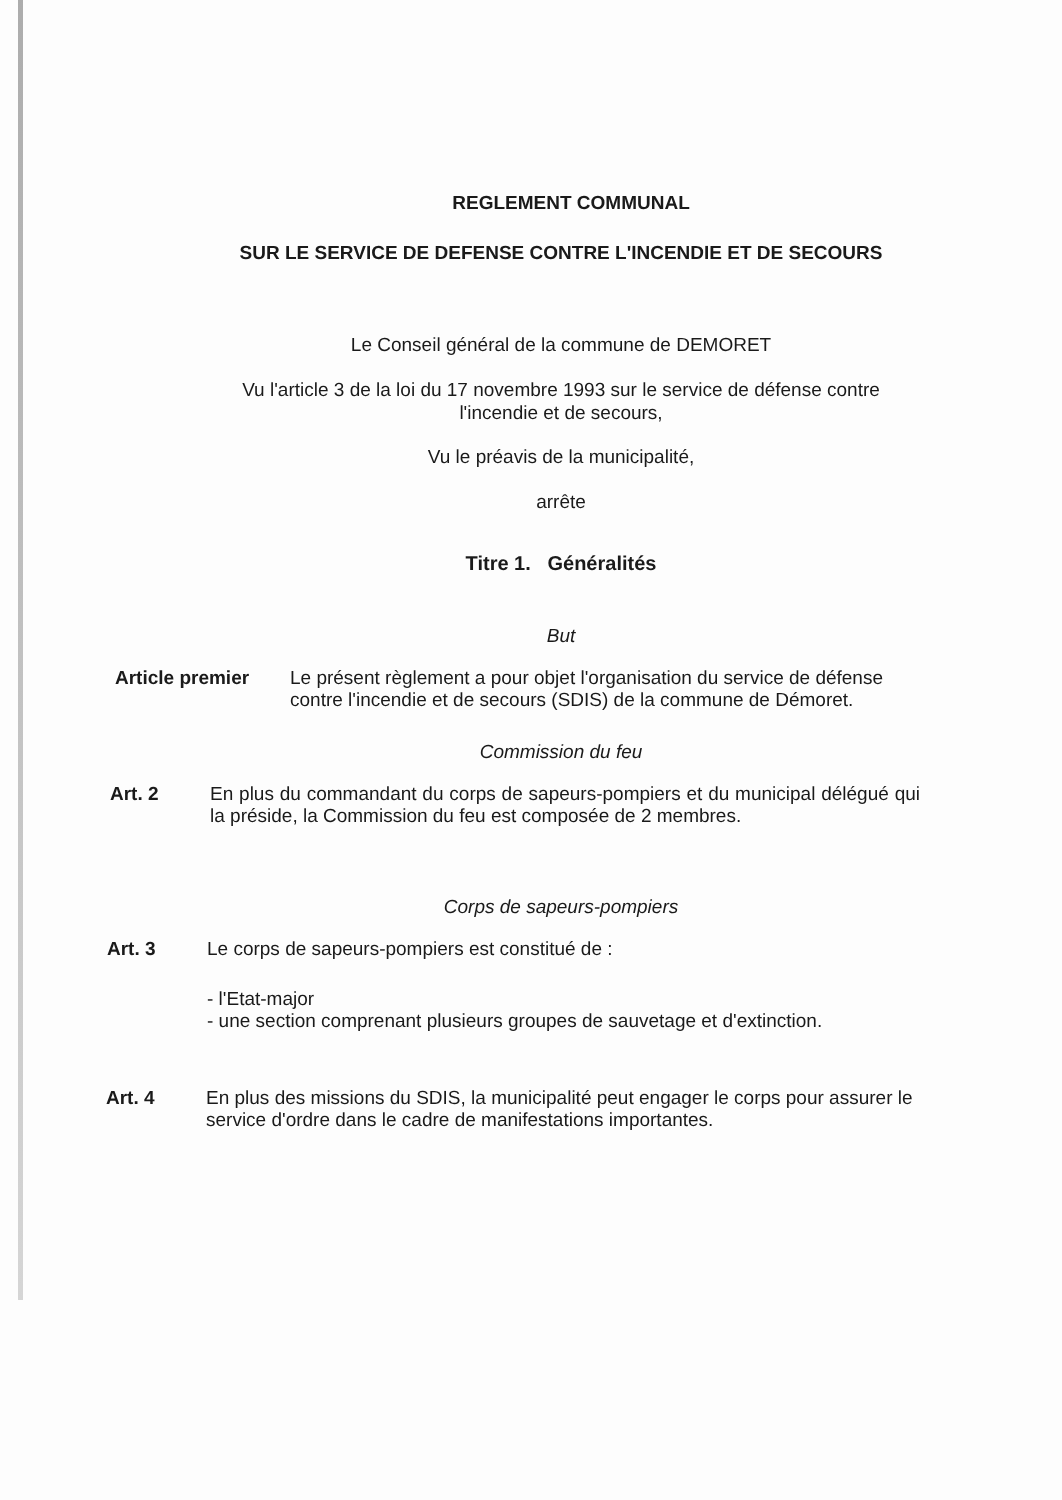REGLEMENT COMMUNAL
SUR LE SERVICE DE DEFENSE CONTRE L'INCENDIE ET DE SECOURS
Le Conseil général de la commune de DEMORET
Vu l'article 3 de la loi du 17 novembre 1993 sur le service de défense contre
l'incendie et de secours,
Vu le préavis de la municipalité,
arrête
Titre 1. Généralités
But
Article premier Le présent règlement a pour objet l'organisation du service de défense contre l'incendie et de secours (SDIS) de la commune de Démoret.
Commission du feu
Art. 2 En plus du commandant du corps de sapeurs-pompiers et du municipal délégué qui la préside, la Commission du feu est composée de 2 membres.
Corps de sapeurs-pompiers
Art. 3 Le corps de sapeurs-pompiers est constitué de :
- l'Etat-major
- une section comprenant plusieurs groupes de sauvetage et d'extinction.
Art. 4 En plus des missions du SDIS, la municipalité peut engager le corps pour assurer le service d'ordre dans le cadre de manifestations importantes.